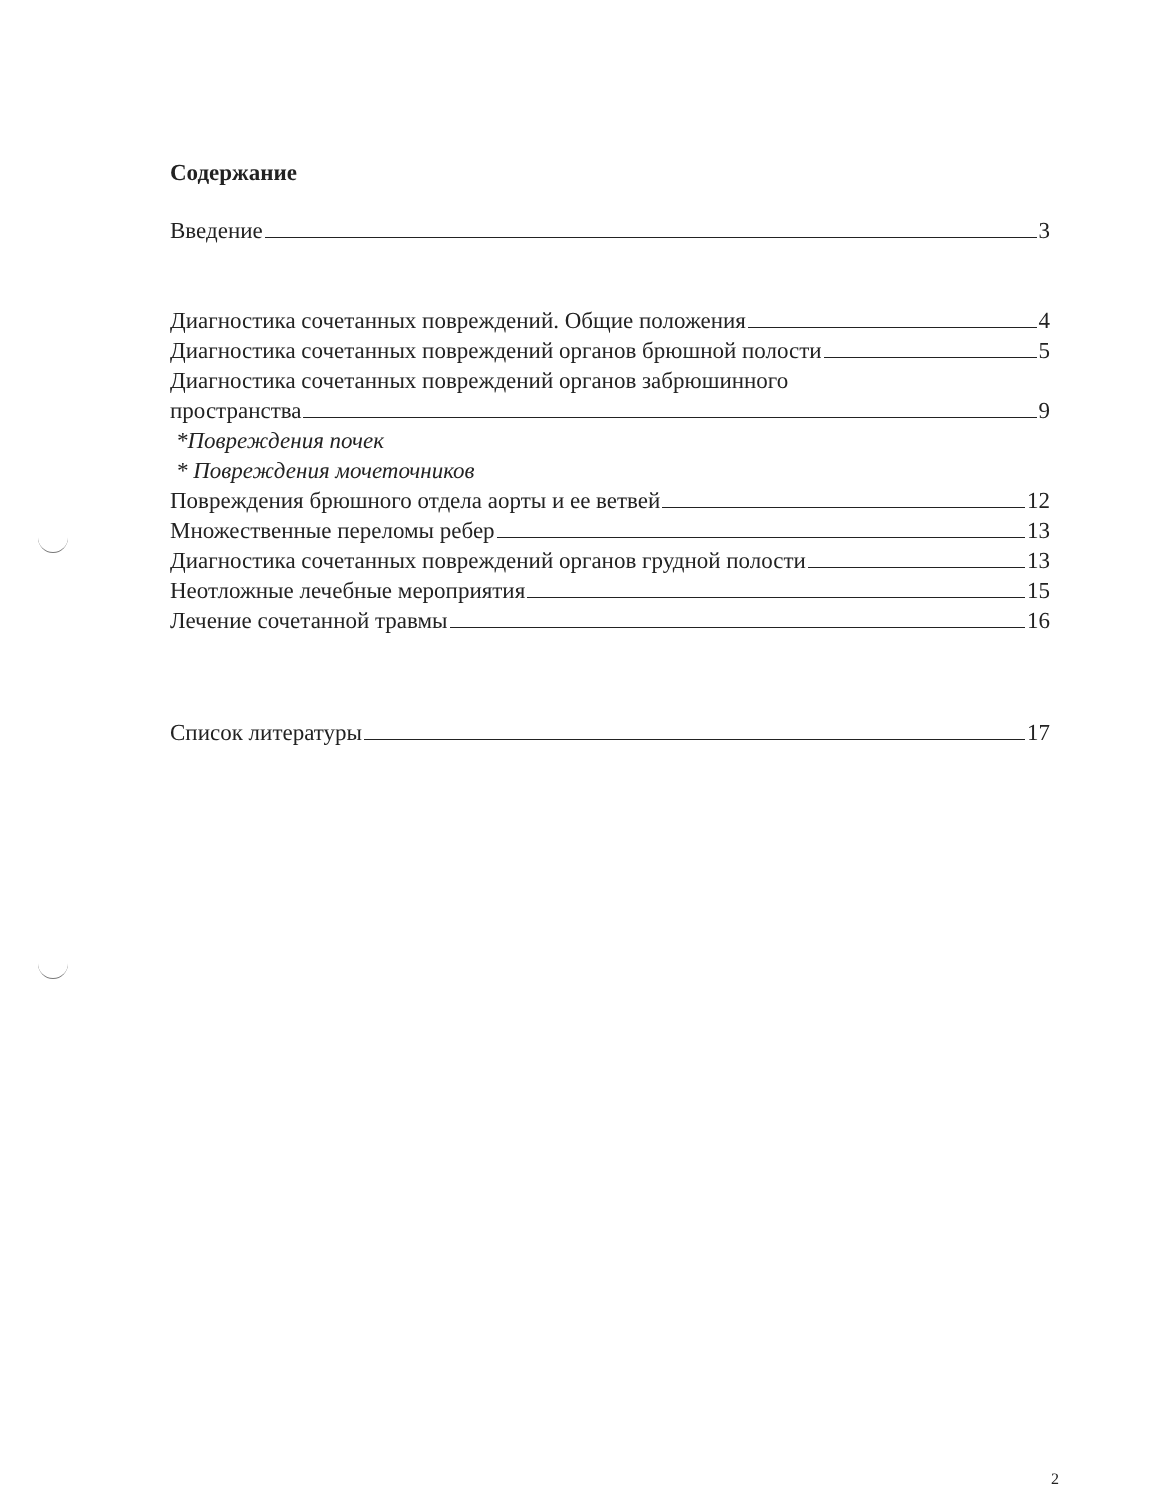Содержание
Введение 3
Диагностика сочетанных повреждений. Общие положения 4
Диагностика сочетанных повреждений органов брюшной полости 5
Диагностика сочетанных повреждений органов забрюшинного
пространства 9
*Повреждения почек
* Повреждения мочеточников
Повреждения брюшного отдела аорты и ее ветвей 12
Множественные переломы ребер 13
Диагностика сочетанных повреждений органов грудной полости 13
Неотложные лечебные мероприятия 15
Лечение сочетанной травмы 16
Список литературы 17
2